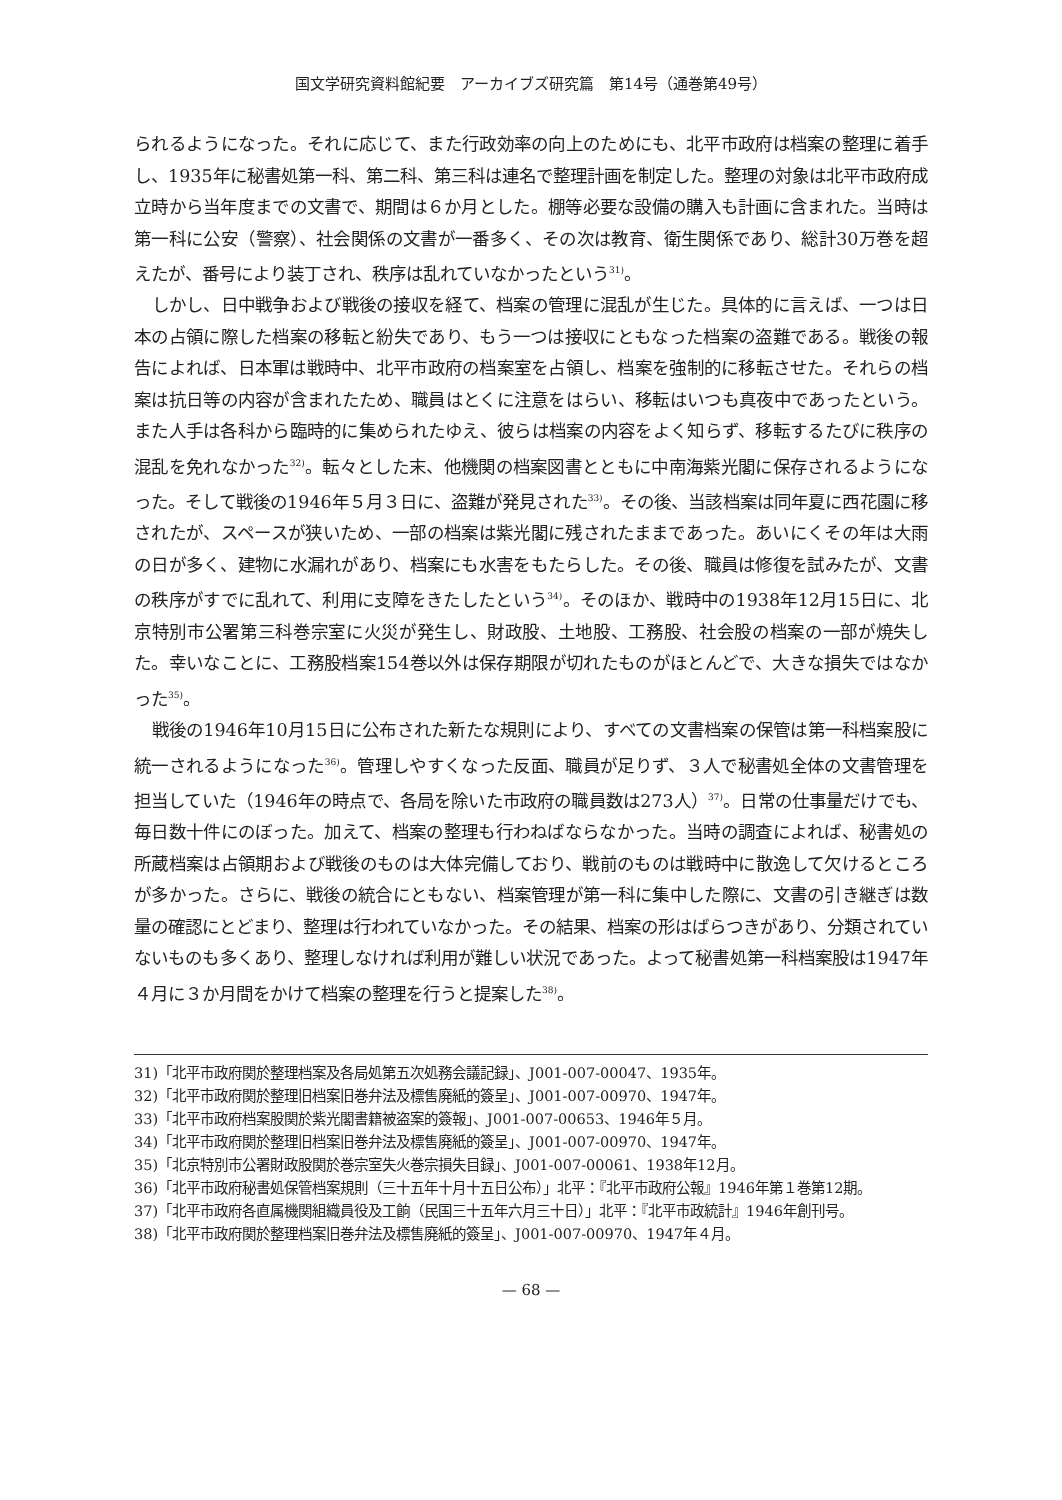国文学研究資料館紀要　アーカイブズ研究篇　第14号（通巻第49号）
られるようになった。それに応じて、また行政効率の向上のためにも、北平市政府は档案の整理に着手し、1935年に秘書処第一科、第二科、第三科は連名で整理計画を制定した。整理の対象は北平市政府成立時から当年度までの文書で、期間は６か月とした。棚等必要な設備の購入も計画に含まれた。当時は第一科に公安（警察）、社会関係の文書が一番多く、その次は教育、衛生関係であり、総計30万巻を超えたが、番号により装丁され、秩序は乱れていなかったという<sup>31)</sup>。
しかし、日中戦争および戦後の接収を経て、档案の管理に混乱が生じた。具体的に言えば、一つは日本の占領に際した档案の移転と紛失であり、もう一つは接収にともなった档案の盗難である。戦後の報告によれば、日本軍は戦時中、北平市政府の档案室を占領し、档案を強制的に移転させた。それらの档案は抗日等の内容が含まれたため、職員はとくに注意をはらい、移転はいつも真夜中であったという。また人手は各科から臨時的に集められたゆえ、彼らは档案の内容をよく知らず、移転するたびに秩序の混乱を免れなかった<sup>32)</sup>。転々とした末、他機関の档案図書とともに中南海紫光閣に保存されるようになった。そして戦後の1946年５月３日に、盗難が発見された<sup>33)</sup>。その後、当該档案は同年夏に西花園に移されたが、スペースが狭いため、一部の档案は紫光閣に残されたままであった。あいにくその年は大雨の日が多く、建物に水漏れがあり、档案にも水害をもたらした。その後、職員は修復を試みたが、文書の秩序がすでに乱れて、利用に支障をきたしたという<sup>34)</sup>。そのほか、戦時中の1938年12月15日に、北京特別市公署第三科巻宗室に火災が発生し、財政股、土地股、工務股、社会股の档案の一部が焼失した。幸いなことに、工務股档案154巻以外は保存期限が切れたものがほとんどで、大きな損失ではなかった<sup>35)</sup>。
戦後の1946年10月15日に公布された新たな規則により、すべての文書档案の保管は第一科档案股に統一されるようになった<sup>36)</sup>。管理しやすくなった反面、職員が足りず、３人で秘書処全体の文書管理を担当していた（1946年の時点で、各局を除いた市政府の職員数は273人）<sup>37)</sup>。日常の仕事量だけでも、毎日数十件にのぼった。加えて、档案の整理も行わねばならなかった。当時の調査によれば、秘書処の所蔵档案は占領期および戦後のものは大体完備しており、戦前のものは戦時中に散逸して欠けるところが多かった。さらに、戦後の統合にともない、档案管理が第一科に集中した際に、文書の引き継ぎは数量の確認にとどまり、整理は行われていなかった。その結果、档案の形はばらつきがあり、分類されていないものも多くあり、整理しなければ利用が難しい状況であった。よって秘書処第一科档案股は1947年４月に３か月間をかけて档案の整理を行うと提案した<sup>38)</sup>。
31)「北平市政府関於整理档案及各局処第五次処務会議記録」、J001-007-00047、1935年。
32)「北平市政府関於整理旧档案旧巻弁法及標售廃紙的簽呈」、J001-007-00970、1947年。
33)「北平市政府档案股関於紫光閣書籍被盗案的簽報」、J001-007-00653、1946年５月。
34)「北平市政府関於整理旧档案旧巻弁法及標售廃紙的簽呈」、J001-007-00970、1947年。
35)「北京特別市公署財政股関於巻宗室失火巻宗損失目録」、J001-007-00061、1938年12月。
36)「北平市政府秘書処保管档案規則（三十五年十月十五日公布）」北平：『北平市政府公報』1946年第１巻第12期。
37)「北平市政府各直属機関組織員役及工餉（民国三十五年六月三十日）」北平：『北平市政統計』1946年創刊号。
38)「北平市政府関於整理档案旧巻弁法及標售廃紙的簽呈」、J001-007-00970、1947年４月。
— 68 —